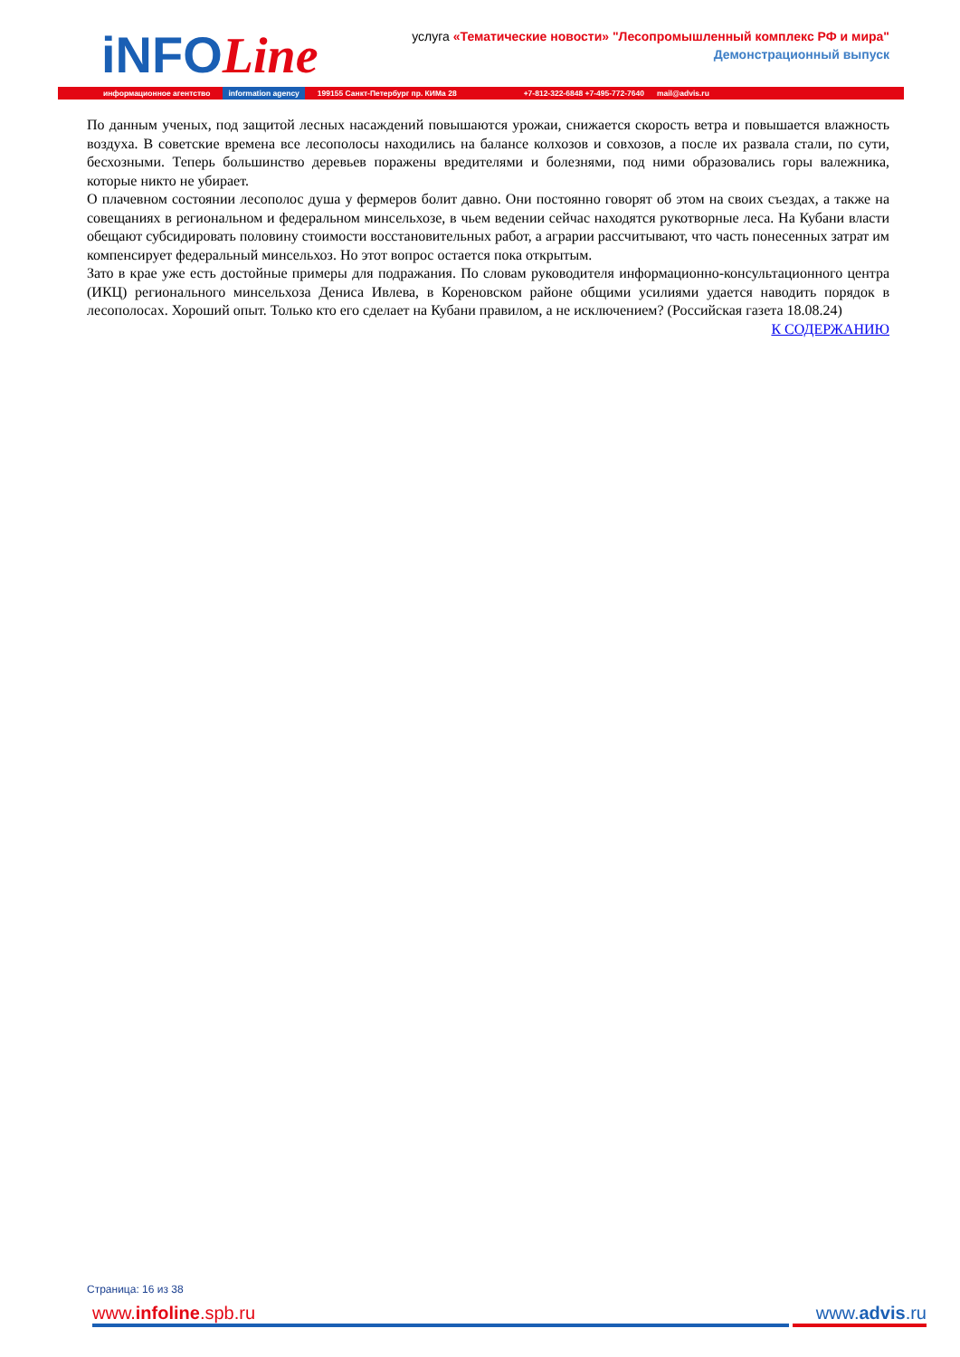iNFOLine
услуга «Тематические новости» "Лесопромышленный комплекс РФ и мира"
Демонстрационный выпуск
информационное агентство information agency 199155 Санкт-Петербург пр. КИМа 28 +7-812-322-6848 +7-495-772-7640 mail@advis.ru
По данным ученых, под защитой лесных насаждений повышаются урожаи, снижается скорость ветра и повышается влажность воздуха. В советские времена все лесополосы находились на балансе колхозов и совхозов, а после их развала стали, по сути, бесхозными. Теперь большинство деревьев поражены вредителями и болезнями, под ними образовались горы валежника, которые никто не убирает.
О плачевном состоянии лесополос душа у фермеров болит давно. Они постоянно говорят об этом на своих съездах, а также на совещаниях в региональном и федеральном минсельхозе, в чьем ведении сейчас находятся рукотворные леса. На Кубани власти обещают субсидировать половину стоимости восстановительных работ, а аграрии рассчитывают, что часть понесенных затрат им компенсирует федеральный минсельхоз. Но этот вопрос остается пока открытым.
Зато в крае уже есть достойные примеры для подражания. По словам руководителя информационно-консультационного центра (ИКЦ) регионального минсельхоза Дениса Ивлева, в Кореновском районе общими усилиями удается наводить порядок в лесополосах. Хороший опыт. Только кто его сделает на Кубани правилом, а не исключением? (Российская газета 18.08.24)
К СОДЕРЖАНИЮ
Страница: 16 из 38
www.infoline.spb.ru www.advis.ru